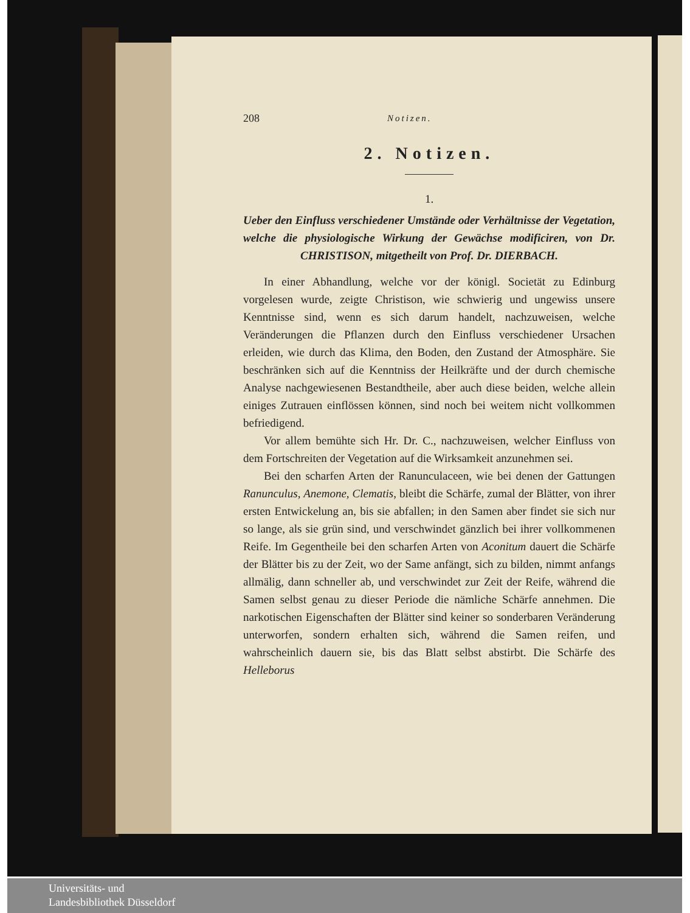208 Notizen.
2. Notizen.
1.
Ueber den Einfluss verschiedener Umstände oder Verhältnisse der Vegetation, welche die physiologische Wirkung der Gewächse modificiren, von Dr. CHRISTISON, mitgetheilt von Prof. Dr. DIERBACH.
In einer Abhandlung, welche vor der königl. Societät zu Edinburg vorgelesen wurde, zeigte Christison, wie schwierig und ungewiss unsere Kenntnisse sind, wenn es sich darum handelt, nachzuweisen, welche Veränderungen die Pflanzen durch den Einfluss verschiedener Ursachen erleiden, wie durch das Klima, den Boden, den Zustand der Atmosphäre. Sie beschränken sich auf die Kenntniss der Heilkräfte und der durch chemische Analyse nachgewiesenen Bestandtheile, aber auch diese beiden, welche allein einiges Zutrauen einflössen können, sind noch bei weitem nicht vollkommen befriedigend.
Vor allem bemühte sich Hr. Dr. C., nachzuweisen, welcher Einfluss von dem Fortschreiten der Vegetation auf die Wirksamkeit anzunehmen sei.
Bei den scharfen Arten der Ranunculaceen, wie bei denen der Gattungen Ranunculus, Anemone, Clematis, bleibt die Schärfe, zumal der Blätter, von ihrer ersten Entwickelung an, bis sie abfallen; in den Samen aber findet sie sich nur so lange, als sie grün sind, und verschwindet gänzlich bei ihrer vollkommenen Reife. Im Gegentheile bei den scharfen Arten von Aconitum dauert die Schärfe der Blätter bis zu der Zeit, wo der Same anfängt, sich zu bilden, nimmt anfangs allmälig, dann schneller ab, und verschwindet zur Zeit der Reife, während die Samen selbst genau zu dieser Periode die nämliche Schärfe annehmen. Die narkotischen Eigenschaften der Blätter sind keiner so sonderbaren Veränderung unterworfen, sondern erhalten sich, während die Samen reifen, und wahrscheinlich dauern sie, bis das Blatt selbst abstirbt. Die Schärfe des Helleborus
Universitäts- und
Landesbibliothek Düsseldorf